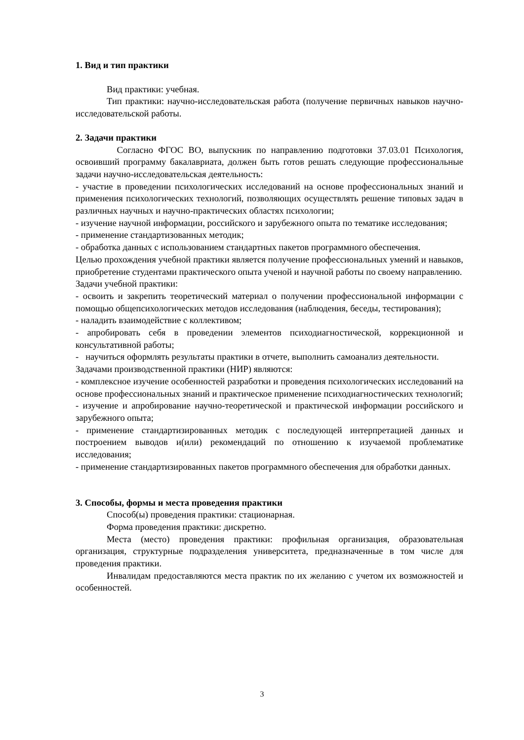1. Вид и тип практики
Вид практики: учебная.
Тип практики: научно-исследовательская работа (получение первичных навыков научно-исследовательской работы.
2. Задачи практики
Согласно ФГОС ВО, выпускник по направлению подготовки 37.03.01 Психология, освоивший программу бакалавриата, должен быть готов решать следующие профессиональные задачи научно-исследовательская деятельность:
- участие в проведении психологических исследований на основе профессиональных знаний и применения психологических технологий, позволяющих осуществлять решение типовых задач в различных научных и научно-практических областях психологии;
- изучение научной информации, российского и зарубежного опыта по тематике исследования;
- применение стандартизованных методик;
- обработка данных с использованием стандартных пакетов программного обеспечения.
Целью прохождения учебной практики является получение профессиональных умений и навыков, приобретение студентами практического опыта ученой и научной работы по своему направлению.
Задачи учебной практики:
- освоить и закрепить теоретический материал о получении профессиональной информации с помощью общепсихологических методов исследования (наблюдения, беседы, тестирования);
- наладить взаимодействие с коллективом;
- апробировать себя в проведении элементов психодиагностической, коррекционной и консультативной работы;
- научиться оформлять результаты практики в отчете, выполнить самоанализ деятельности.
Задачами производственной практики (НИР) являются:
- комплексное изучение особенностей разработки и проведения психологических исследований на основе профессиональных знаний и практическое применение психодиагностических технологий;
- изучение и апробирование научно-теоретической и практической информации российского и зарубежного опыта;
- применение стандартизированных методик с последующей интерпретацией данных и построением выводов и(или) рекомендаций по отношению к изучаемой проблематике исследования;
- применение стандартизированных пакетов программного обеспечения для обработки данных.
3. Способы, формы и места проведения практики
Способ(ы) проведения практики: стационарная.
Форма проведения практики: дискретно.
Места (место) проведения практики: профильная организация, образовательная организация, структурные подразделения университета, предназначенные в том числе для проведения практики.
Инвалидам предоставляются места практик по их желанию с учетом их возможностей и особенностей.
3